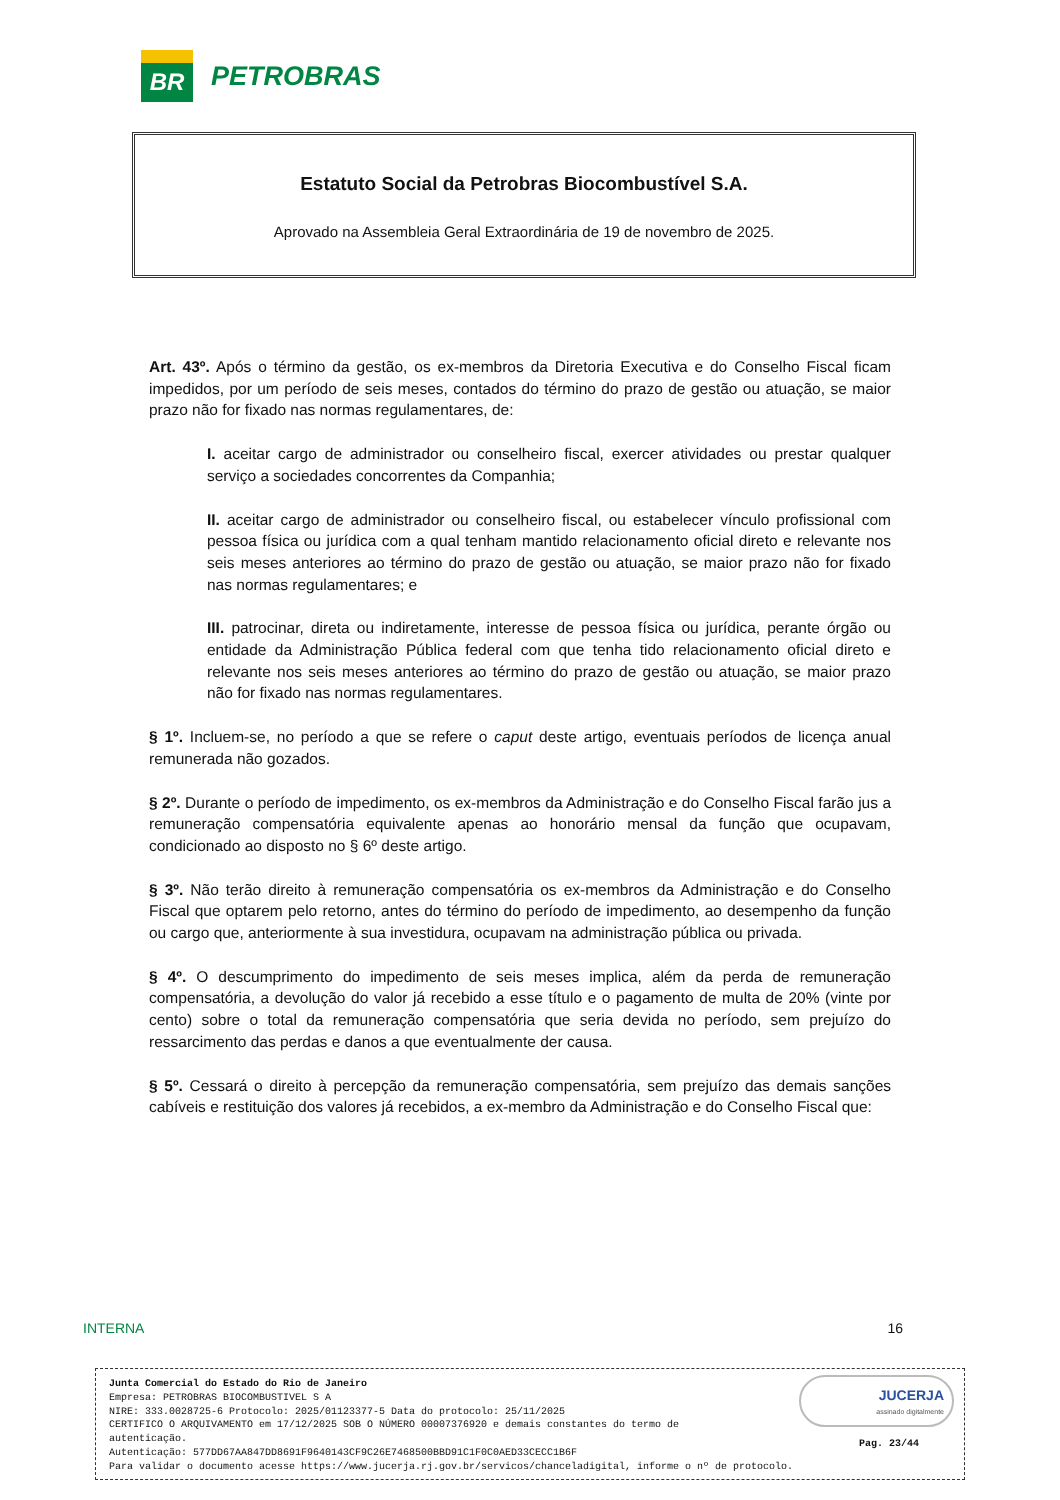BR
PETROBRAS
Estatuto Social da Petrobras Biocombustível S.A.
Aprovado na Assembleia Geral Extraordinária de 19 de novembro de 2025.
Art. 43º. Após o término da gestão, os ex-membros da Diretoria Executiva e do Conselho Fiscal ficam impedidos, por um período de seis meses, contados do término do prazo de gestão ou atuação, se maior prazo não for fixado nas normas regulamentares, de:
I. aceitar cargo de administrador ou conselheiro fiscal, exercer atividades ou prestar qualquer serviço a sociedades concorrentes da Companhia;
II. aceitar cargo de administrador ou conselheiro fiscal, ou estabelecer vínculo profissional com pessoa física ou jurídica com a qual tenham mantido relacionamento oficial direto e relevante nos seis meses anteriores ao término do prazo de gestão ou atuação, se maior prazo não for fixado nas normas regulamentares; e
III. patrocinar, direta ou indiretamente, interesse de pessoa física ou jurídica, perante órgão ou entidade da Administração Pública federal com que tenha tido relacionamento oficial direto e relevante nos seis meses anteriores ao término do prazo de gestão ou atuação, se maior prazo não for fixado nas normas regulamentares.
§ 1º. Incluem-se, no período a que se refere o caput deste artigo, eventuais períodos de licença anual remunerada não gozados.
§ 2º. Durante o período de impedimento, os ex-membros da Administração e do Conselho Fiscal farão jus a remuneração compensatória equivalente apenas ao honorário mensal da função que ocupavam, condicionado ao disposto no § 6º deste artigo.
§ 3º. Não terão direito à remuneração compensatória os ex-membros da Administração e do Conselho Fiscal que optarem pelo retorno, antes do término do período de impedimento, ao desempenho da função ou cargo que, anteriormente à sua investidura, ocupavam na administração pública ou privada.
§ 4º. O descumprimento do impedimento de seis meses implica, além da perda de remuneração compensatória, a devolução do valor já recebido a esse título e o pagamento de multa de 20% (vinte por cento) sobre o total da remuneração compensatória que seria devida no período, sem prejuízo do ressarcimento das perdas e danos a que eventualmente der causa.
§ 5º. Cessará o direito à percepção da remuneração compensatória, sem prejuízo das demais sanções cabíveis e restituição dos valores já recebidos, a ex-membro da Administração e do Conselho Fiscal que:
INTERNA 16
Junta Comercial do Estado do Rio de Janeiro
Empresa: PETROBRAS BIOCOMBUSTIVEL S A
NIRE: 333.0028725-6 Protocolo: 2025/01123377-5 Data do protocolo: 25/11/2025
CERTIFICO O ARQUIVAMENTO em 17/12/2025 SOB O NÚMERO 00007376920 e demais constantes do termo de
autenticação.
Autenticação: 577DD67AA847DD8691F9640143CF9C26E7468500BBD91C1F0C0AED33CECC1B6F
Para validar o documento acesse https://www.jucerja.rj.gov.br/servicos/chanceladigital, informe o nº de protocolo.
JUCERJA
assinado digitalmente
Pag. 23/44